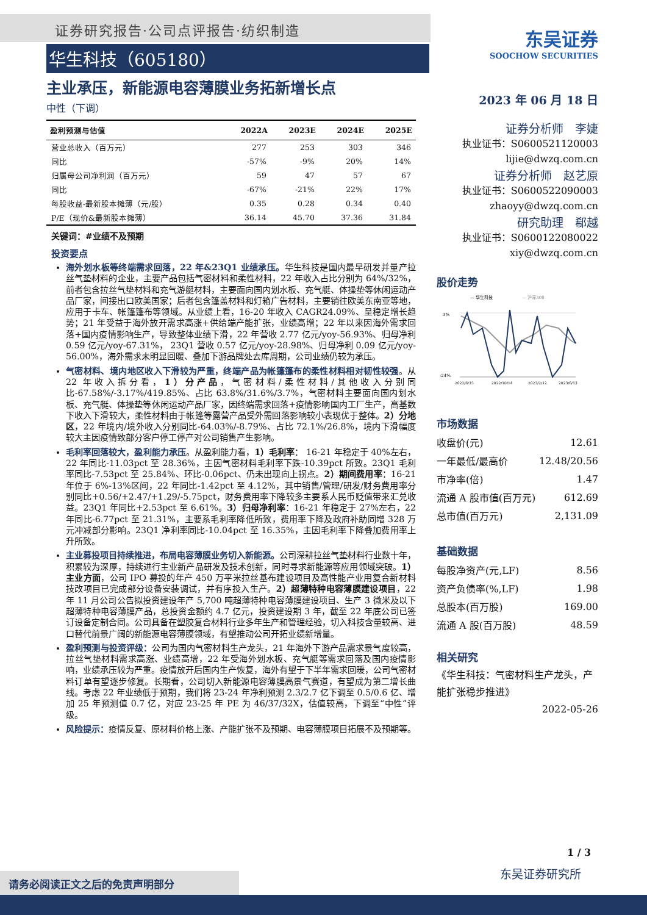证券研究报告·公司点评报告·纺织制造
华生科技（605180）
主业承压，新能源电容薄膜业务拓新增长点
中性（下调）
| 盈利预测与估值 | 2022A | 2023E | 2024E | 2025E |
| --- | --- | --- | --- | --- |
| 营业总收入（百万元） | 277 | 253 | 303 | 346 |
| 同比 | -57% | -9% | 20% | 14% |
| 归属母公司净利润（百万元） | 59 | 47 | 57 | 67 |
| 同比 | -67% | -21% | 22% | 17% |
| 每股收益-最新股本摊薄（元/股） | 0.35 | 0.28 | 0.34 | 0.40 |
| P/E（现价&最新股本摊薄） | 36.14 | 45.70 | 37.36 | 31.84 |
关键词：#业绩不及预期
投资要点
海外划水板等终端需求回落，22 年&23Q1 业绩承压。华生科技是国内最早研发并量产拉丝气垫材料的企业，主要产品包括气密材料和柔性材料，22 年收入占比分别为 64%/32%，前者包含拉丝气垫材料和充气游艇材料，主要面向国内划水板、充气艇、体操垫等休闲运动产品厂家，间接出口欧美国家；后者包含篷盖材料和灯箱广告材料，主要销往欧美东南亚等地，应用于卡车、帐篷篷布等领域。从业绩上看，16-20 年收入 CAGR24.09%、呈稳定增长趋势；21 年受益于海外放开需求高涨+供给端产能扩张，业绩高增；22 年以来因海外需求回落+国内疫情影响生产，导致整体业绩下滑，22 年营收 2.77 亿元/yoy-56.93%、归母净利 0.59 亿元/yoy-67.31%， 23Q1 营收 0.57 亿元/yoy-28.98%、归母净利 0.09 亿元/yoy-56.00%，海外需求未明显回暖、叠加下游品牌处去库周期，公司业绩仍较为承压。
气密材料、境内地区收入下滑较为严重，终端产品为帐篷篷布的柔性材料相对韧性较强。从 22 年收入拆分看，1）分产品，气密材料/柔性材料/其他收入分别同比-67.58%/-3.17%/419.85%、占比 63.8%/31.6%/3.7%，气密材料主要面向国内划水板、充气艇、体操垫等休闲运动产品厂家，因终端需求回落+疫情影响国内工厂生产，高基数下收入下滑较大，柔性材料由于帐篷等露营产品受外需回落影响较小表现优于整体。2）分地区，22 年境内/境外收入分别同比-64.03%/-8.79%、占比 72.1%/26.8%，境内下滑幅度较大主因疫情致部分客户停工停产对公司销售产生影响。
毛利率回落较大，盈利能力承压。从盈利能力看，1）毛利率： 16-21 年稳定于 40%左右，22 年同比-11.03pct 至 28.36%，主因气密材料毛利率下跌-10.39pct 所致。23Q1 毛利率同比-7.53pct 至 25.84%、环比-0.06pct、仍未出现向上拐点。2）期间费用率：16-21 年位于 6%-13%区间，22 年同比-1.42pct 至 4.12%，其中销售/管理/研发/财务费用率分别同比+0.56/+2.47/+1.29/-5.75pct，财务费用率下降较多主要系人民币贬值带来汇兑收益。23Q1 年同比+2.53pct 至 6.61%。3）归母净利率：16-21 年稳定于 27%左右，22 年同比-6.77pct 至 21.31%，主要系毛利率降低所致，费用率下降及政府补助同增 328 万元冲减部分影响。23Q1 净利率同比-10.04pct 至 16.35%，主因毛利率下降叠加费用率上升所致。
主业募投项目持续推进，布局电容薄膜业务切入新能源。公司深耕拉丝气垫材料行业数十年，积累较为深厚，持续进行主业新产品研发及技术创新，同时寻求新能源等应用领域突破。1）主业方面，公司 IPO 募投的年产 450 万平米拉丝基布建设项目及高性能产业用复合新材料技改项目已完成部分设备安装调试，并有序投入生产。2）超薄特种电容薄膜建设项目，22 年 11 月公司公告拟投资建设年产 5,700 吨超薄特种电容薄膜建设项目、生产 3 微米及以下超薄特种电容薄膜产品，总投资金额约 4.7 亿元，投资建设期 3 年，截至 22 年底公司已签订设备定制合同。公司具备在塑胶复合材料行业多年生产和管理经验，切入科技含量较高、进口替代前景广阔的新能源电容薄膜领域，有望推动公司开拓业绩新增量。
盈利预测与投资评级：公司为国内气密材料生产龙头，21 年海外下游产品需求景气度较高，拉丝气垫材料需求高涨、业绩高增，22 年受海外划水板、充气艇等需求回落及国内疫情影响，业绩承压较为严重。疫情放开后国内生产恢复，海外有望于下半年需求回暖，公司气密材料订单有望逐步修复。长期看，公司切入新能源电容薄膜高景气赛道，有望成为第二增长曲线。考虑 22 年业绩低于预期，我们将 23-24 年净利预测 2.3/2.7 亿下调至 0.5/0.6 亿、增加 25 年预测值 0.7 亿，对应 23-25 年 PE 为 46/37/32X，估值较高，下调至“中性”评级。
风险提示：疫情反复、原材料价格上涨、产能扩张不及预期、电容薄膜项目拓展不及预期等。
东吴证券
SOOCHOW SECURITIES
2023 年 06 月 18 日
证券分析师　李婕
执业证书：S0600521120003
lijie@dwzq.com.cn
证券分析师　赵艺原
执业证书：S0600522090003
zhaoyy@dwzq.com.cn
研究助理　郗越
执业证书：S0600122080022
xiy@dwzq.com.cn
股价走势
— 华生科技
— 沪深300
3%
-24%
2022/6/15
2022/10/14
2023/2/12
2023/6/13
市场数据
| 收盘价(元) | 12.61 |
| 一年最低/最高价 | 12.48/20.56 |
| 市净率(倍) | 1.47 |
| 流通 A 股市值(百万元) | 612.69 |
| 总市值(百万元) | 2,131.09 |
基础数据
| 每股净资产(元,LF) | 8.56 |
| 资产负债率(%,LF) | 1.98 |
| 总股本(百万股) | 169.00 |
| 流通 A 股(百万股) | 48.59 |
相关研究
《华生科技：气密材料生产龙头，产能扩张稳步推进》
2022-05-26
1 / 3
东吴证券研究所
请务必阅读正文之后的免责声明部分